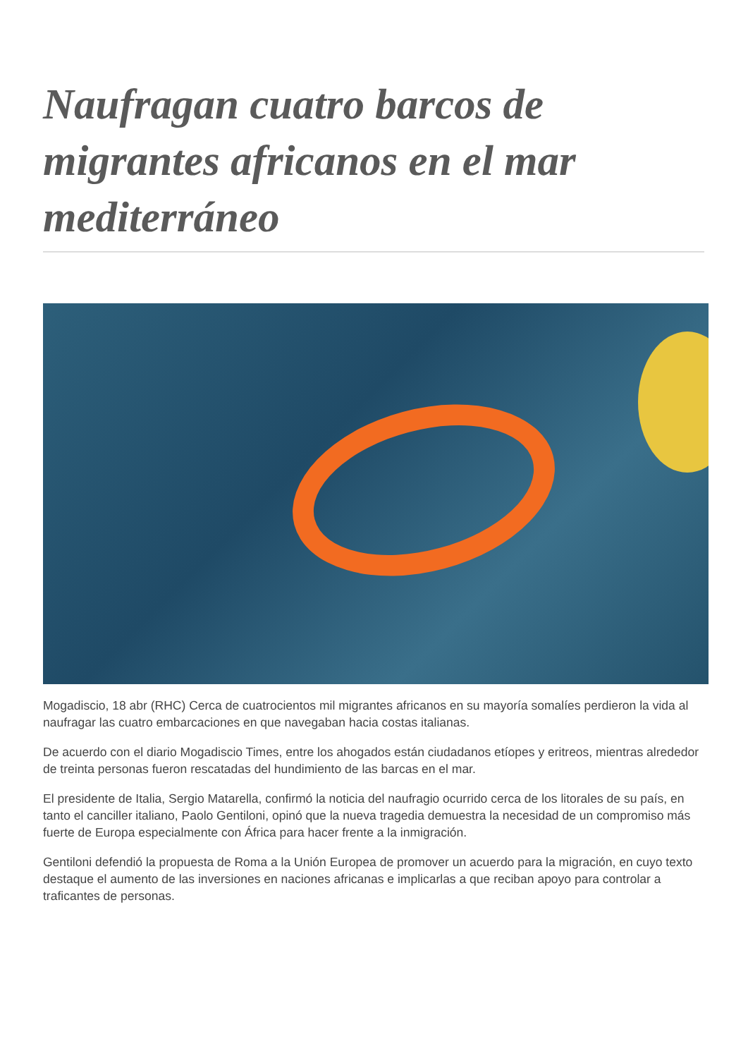Naufragan cuatro barcos de migrantes africanos en el mar mediterráneo
Mogadiscio, 18 abr (RHC) Cerca de cuatrocientos mil migrantes africanos en su mayoría somalíes perdieron la vida al naufragar las cuatro embarcaciones en que navegaban hacia costas italianas.
De acuerdo con el diario Mogadiscio Times, entre los ahogados están ciudadanos etíopes y eritreos, mientras alrededor de treinta personas fueron rescatadas del hundimiento de las barcas en el mar.
El presidente de Italia, Sergio Matarella, confirmó la noticia del naufragio ocurrido cerca de los litorales de su país, en tanto el canciller italiano, Paolo Gentiloni, opinó que la nueva tragedia demuestra la necesidad de un compromiso más fuerte de Europa especialmente con África para hacer frente a la inmigración.
Gentiloni defendió la propuesta de Roma a la Unión Europea de promover un acuerdo para la migración, en cuyo texto destaque el aumento de las inversiones en naciones africanas e implicarlas a que reciban apoyo para controlar a traficantes de personas.